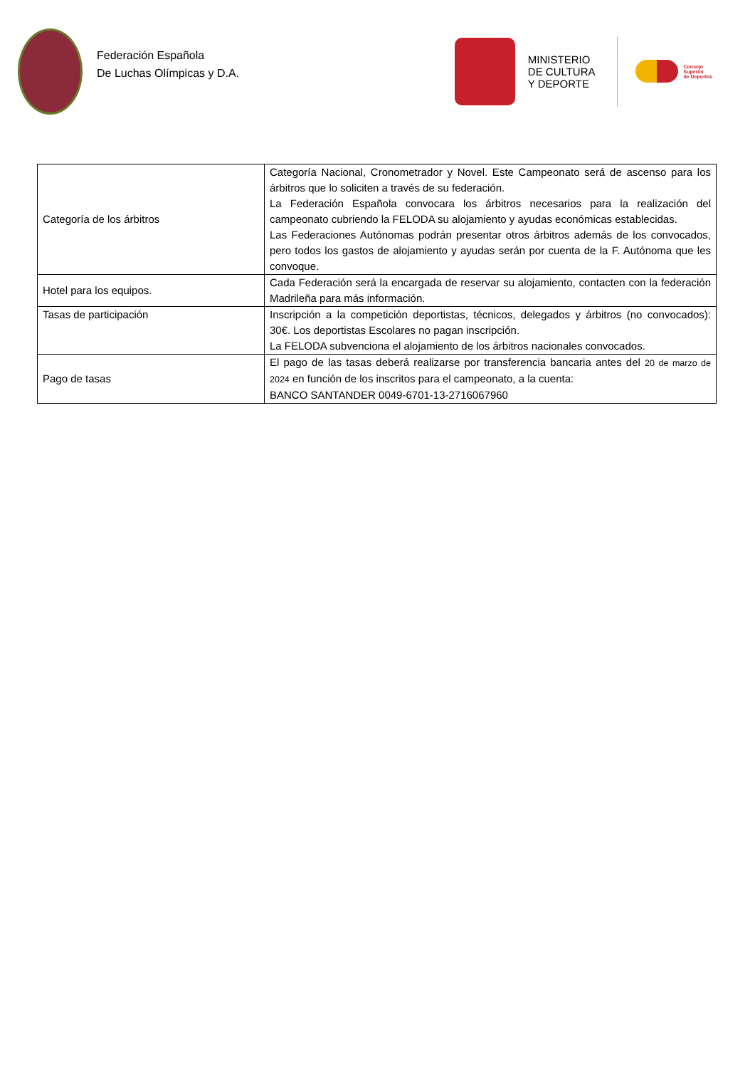Federación Española
De Luchas Olímpicas y D.A.
MINISTERIO
DE CULTURA
Y DEPORTE
Consejo
Superior
de Deportes
| Categoría de los árbitros | Categoría Nacional, Cronometrador y Novel. Este Campeonato será de ascenso para los árbitros que lo soliciten a través de su federación. La Federación Española convocara los árbitros necesarios para la realización del campeonato cubriendo la FELODA su alojamiento y ayudas económicas establecidas. Las Federaciones Autónomas podrán presentar otros árbitros además de los convocados, pero todos los gastos de alojamiento y ayudas serán por cuenta de la F. Autónoma que les convoque. |
| Hotel para los equipos. | Cada Federación será la encargada de reservar su alojamiento, contacten con la federación Madrileña para más información. |
| Tasas de participación | Inscripción a la competición deportistas, técnicos, delegados y árbitros (no convocados): 30€. Los deportistas Escolares no pagan inscripción. La FELODA subvenciona el alojamiento de los árbitros nacionales convocados. |
| Pago de tasas | El pago de las tasas deberá realizarse por transferencia bancaria antes del 20 de marzo de 2024 en función de los inscritos para el campeonato, a la cuenta: BANCO SANTANDER 0049-6701-13-2716067960 |